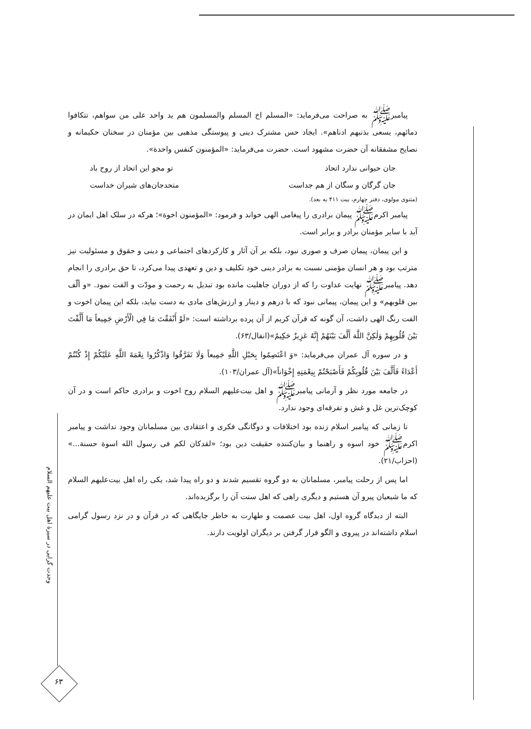پیامبرﷺ به صراحت می‌فرماید: «المسلم اخ المسلم والمسلمون هم ید واحد علی من سواهم، تتکافوا دمائهم، یسعی بذنبهم ادناهم». ایجاد حس مشترک دینی و پیوستگی مذهبی بین مؤمنان در سخنان حکیمانه و نصایح مشفقانه آن حضرت مشهود است. حضرت می‌فرماید: «المؤمنون کنفس واحدة».
جان حیوانی ندارد اتحاد تو مجو این اتحاد از روح باد
جان گرگان و سگان از هم جداست متحدجان‌های شیران خداست
(مثنوی مولوی، دفتر چهارم، بیت ۴۱۱ به بعد).
پیامبر اکرمﷺ پیمان برادری را پیغامی الهی خواند و فرمود: «المؤمنون اخوة»؛ هرکه در سلک اهل ایمان در آید با سایر مؤمنان برادر و برابر است.
و این پیمان، پیمان صرف و صوری نبود، بلکه بر آن آثار و کارکردهای اجتماعی و دینی و حقوق و مسئولیت نیز مترتب بود و هر انسان مؤمنی نسبت به برادر دینی خود تکلیف و دین و تعهدی پیدا می‌کرد، تا حق برادری را انجام دهد. پیامبرﷺ نهایت عداوت را که از دوران جاهلیت مانده بود تبدیل به رحمت و مودّت و الفت نمود. «و ألّف بین قلوبهم» و این پیمان، پیمانی نبود که با درهم و دینار و ارزش‌های مادی به دست بیاید، بلکه این پیمان اخوت و الفت رنگ الهی داشت، آن گونه که قرآن کریم از آن پرده برداشته است: «لَوْ أَنْفَقْتَ مَا فِي الْأَرْضِ جَمِيعاً مَا أَلَّفْتَ بَيْنَ قُلُوبِهِمْ وَلٰكِنَّ اللَّهَ أَلَّفَ بَيْنَهُمْ إِنَّهُ عَزِيزٌ حَكِيمٌ»(انفال/۶۳).
و در سوره آل عمران می‌فرماید: «وَ اعْتَصِمُوا بِحَبْلِ اللَّهِ جَمِيعاً وَلَا تَفَرَّقُوا وَاذْكُرُوا نِعْمَةَ اللَّهِ عَلَيْكُمْ إِذْ كُنْتُمْ أَعْدَاءً فَأَلَّفَ بَيْنَ قُلُوبِكُمْ فَأَصْبَحْتُمْ بِنِعْمَتِهِ إِخْوَاناً»(آل عمران/۱۰۳).
در جامعه مورد نظر و آرمانی پیامبرﷺ و اهل بیت‌علیهم السلام روح اخوت و برادری حاکم است و در آن کوچک‌ترین غل و غش و تفرقه‌ای وجود ندارد.
تا زمانی که پیامبر اسلام زنده بود اختلافات و دوگانگی فکری و اعتقادی بین مسلمانان وجود نداشت و پیامبر اکرمﷺ خود اسوه و راهنما و بیان‌کننده حقیقت دین بود؛ «لقدکان لکم فی رسول الله اسوة حسنة...» (احزاب/۲۱).
اما پس از رحلت پیامبر، مسلمانان به دو گروه تقسیم شدند و دو راه پیدا شد، یکی راه اهل بیت‌علیهم السلام که ما شیعیان پیرو آن هستیم و دیگری راهی که اهل سنت آن را برگزیده‌اند.
البته از دیدگاه گروه اول، اهل بیت عصمت و طهارت به خاطر جایگاهی که در قرآن و در نزد رسول گرامی اسلام داشته‌اند در پیروی و الگو قرار گرفتن بر دیگران اولویت دارند.
وحدت گرایی در سیرهٔ اهل بیت علیهم السلام
۶۳